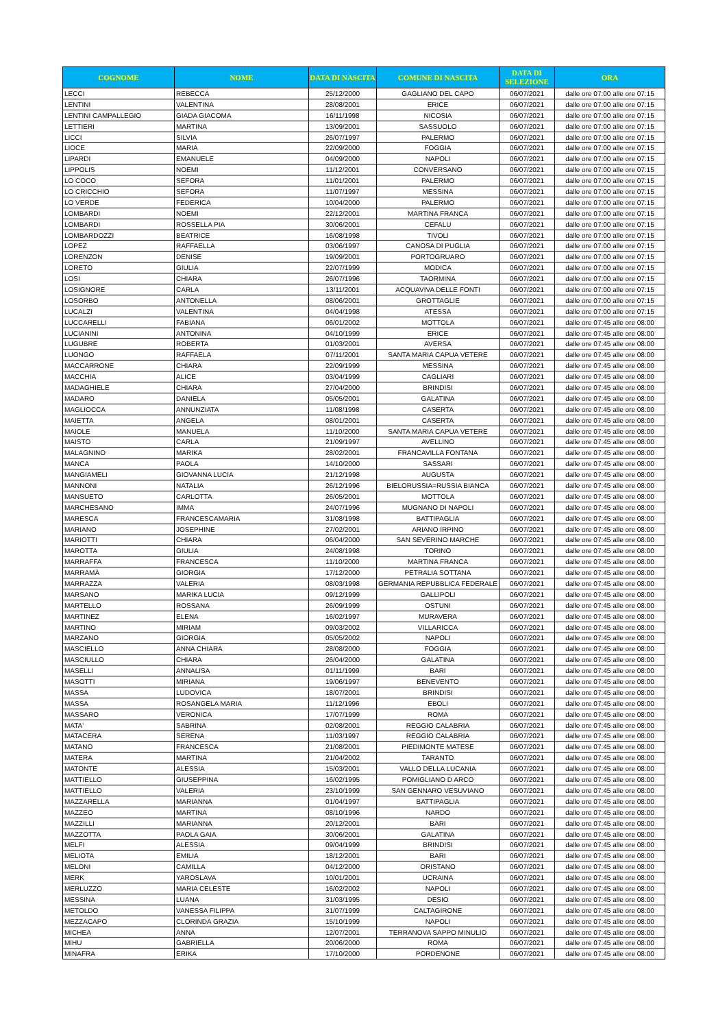| COGNOME | NOME | DATA DI NASCITA | COMUNE DI NASCITA | DATA DI SELEZIONE | ORA |
| --- | --- | --- | --- | --- | --- |
| LECCI | REBECCA | 25/12/2000 | GAGLIANO DEL CAPO | 06/07/2021 | dalle ore 07:00 alle ore 07:15 |
| LENTINI | VALENTINA | 28/08/2001 | ERICE | 06/07/2021 | dalle ore 07:00 alle ore 07:15 |
| LENTINI CAMPALLEGIO | GIADA GIACOMA | 16/11/1998 | NICOSIA | 06/07/2021 | dalle ore 07:00 alle ore 07:15 |
| LETTIERI | MARTINA | 13/09/2001 | SASSUOLO | 06/07/2021 | dalle ore 07:00 alle ore 07:15 |
| LICCI | SILVIA | 26/07/1997 | PALERMO | 06/07/2021 | dalle ore 07:00 alle ore 07:15 |
| LIOCE | MARIA | 22/09/2000 | FOGGIA | 06/07/2021 | dalle ore 07:00 alle ore 07:15 |
| LIPARDI | EMANUELE | 04/09/2000 | NAPOLI | 06/07/2021 | dalle ore 07:00 alle ore 07:15 |
| LIPPOLIS | NOEMI | 11/12/2001 | CONVERSANO | 06/07/2021 | dalle ore 07:00 alle ore 07:15 |
| LO COCO | SEFORA | 11/01/2001 | PALERMO | 06/07/2021 | dalle ore 07:00 alle ore 07:15 |
| LO CRICCHIO | SEFORA | 11/07/1997 | MESSINA | 06/07/2021 | dalle ore 07:00 alle ore 07:15 |
| LO VERDE | FEDERICA | 10/04/2000 | PALERMO | 06/07/2021 | dalle ore 07:00 alle ore 07:15 |
| LOMBARDI | NOEMI | 22/12/2001 | MARTINA FRANCA | 06/07/2021 | dalle ore 07:00 alle ore 07:15 |
| LOMBARDI | ROSSELLA PIA | 30/06/2001 | CEFALU | 06/07/2021 | dalle ore 07:00 alle ore 07:15 |
| LOMBARDOZZI | BEATRICE | 16/08/1998 | TIVOLI | 06/07/2021 | dalle ore 07:00 alle ore 07:15 |
| LOPEZ | RAFFAELLA | 03/06/1997 | CANOSA DI PUGLIA | 06/07/2021 | dalle ore 07:00 alle ore 07:15 |
| LORENZON | DENISE | 19/09/2001 | PORTOGRUARO | 06/07/2021 | dalle ore 07:00 alle ore 07:15 |
| LORETO | GIULIA | 22/07/1999 | MODICA | 06/07/2021 | dalle ore 07:00 alle ore 07:15 |
| LOSI | CHIARA | 26/07/1996 | TAORMINA | 06/07/2021 | dalle ore 07:00 alle ore 07:15 |
| LOSIGNORE | CARLA | 13/11/2001 | ACQUAVIVA DELLE FONTI | 06/07/2021 | dalle ore 07:00 alle ore 07:15 |
| LOSORBO | ANTONELLA | 08/06/2001 | GROTTAGLIE | 06/07/2021 | dalle ore 07:00 alle ore 07:15 |
| LUCALZI | VALENTINA | 04/04/1998 | ATESSA | 06/07/2021 | dalle ore 07:00 alle ore 07:15 |
| LUCCARELLI | FABIANA | 06/01/2002 | MOTTOLA | 06/07/2021 | dalle ore 07:45 alle ore 08:00 |
| LUCIANINI | ANTONINA | 04/10/1999 | ERICE | 06/07/2021 | dalle ore 07:45 alle ore 08:00 |
| LUGUBRE | ROBERTA | 01/03/2001 | AVERSA | 06/07/2021 | dalle ore 07:45 alle ore 08:00 |
| LUONGO | RAFFAELA | 07/11/2001 | SANTA MARIA CAPUA VETERE | 06/07/2021 | dalle ore 07:45 alle ore 08:00 |
| MACCARRONE | CHIARA | 22/09/1999 | MESSINA | 06/07/2021 | dalle ore 07:45 alle ore 08:00 |
| MACCHIA | ALICE | 03/04/1999 | CAGLIARI | 06/07/2021 | dalle ore 07:45 alle ore 08:00 |
| MADAGHIELE | CHIARA | 27/04/2000 | BRINDISI | 06/07/2021 | dalle ore 07:45 alle ore 08:00 |
| MADARO | DANIELA | 05/05/2001 | GALATINA | 06/07/2021 | dalle ore 07:45 alle ore 08:00 |
| MAGLIOCCA | ANNUNZIATA | 11/08/1998 | CASERTA | 06/07/2021 | dalle ore 07:45 alle ore 08:00 |
| MAIETTA | ANGELA | 08/01/2001 | CASERTA | 06/07/2021 | dalle ore 07:45 alle ore 08:00 |
| MAIOLE | MANUELA | 11/10/2000 | SANTA MARIA CAPUA VETERE | 06/07/2021 | dalle ore 07:45 alle ore 08:00 |
| MAISTO | CARLA | 21/09/1997 | AVELLINO | 06/07/2021 | dalle ore 07:45 alle ore 08:00 |
| MALAGNINO | MARIKA | 28/02/2001 | FRANCAVILLA FONTANA | 06/07/2021 | dalle ore 07:45 alle ore 08:00 |
| MANCA | PAOLA | 14/10/2000 | SASSARI | 06/07/2021 | dalle ore 07:45 alle ore 08:00 |
| MANGIAMELI | GIOVANNA LUCIA | 21/12/1998 | AUGUSTA | 06/07/2021 | dalle ore 07:45 alle ore 08:00 |
| MANNONI | NATALIA | 26/12/1996 | BIELORUSSIA=RUSSIA BIANCA | 06/07/2021 | dalle ore 07:45 alle ore 08:00 |
| MANSUETO | CARLOTTA | 26/05/2001 | MOTTOLA | 06/07/2021 | dalle ore 07:45 alle ore 08:00 |
| MARCHESANO | IMMA | 24/07/1996 | MUGNANO DI NAPOLI | 06/07/2021 | dalle ore 07:45 alle ore 08:00 |
| MARESCA | FRANCESCAMARIA | 31/08/1998 | BATTIPAGLIA | 06/07/2021 | dalle ore 07:45 alle ore 08:00 |
| MARIANO | JOSEPHINE | 27/02/2001 | ARIANO IRPINO | 06/07/2021 | dalle ore 07:45 alle ore 08:00 |
| MARIOTTI | CHIARA | 06/04/2000 | SAN SEVERINO MARCHE | 06/07/2021 | dalle ore 07:45 alle ore 08:00 |
| MAROTTA | GIULIA | 24/08/1998 | TORINO | 06/07/2021 | dalle ore 07:45 alle ore 08:00 |
| MARRAFFA | FRANCESCA | 11/10/2000 | MARTINA FRANCA | 06/07/2021 | dalle ore 07:45 alle ore 08:00 |
| MARRAMÀ | GIORGIA | 17/12/2000 | PETRALIA SOTTANA | 06/07/2021 | dalle ore 07:45 alle ore 08:00 |
| MARRAZZA | VALERIA | 08/03/1998 | GERMANIA REPUBBLICA FEDERALE | 06/07/2021 | dalle ore 07:45 alle ore 08:00 |
| MARSANO | MARIKA LUCIA | 09/12/1999 | GALLIPOLI | 06/07/2021 | dalle ore 07:45 alle ore 08:00 |
| MARTELLO | ROSSANA | 26/09/1999 | OSTUNI | 06/07/2021 | dalle ore 07:45 alle ore 08:00 |
| MARTINEZ | ELENA | 16/02/1997 | MURAVERA | 06/07/2021 | dalle ore 07:45 alle ore 08:00 |
| MARTINO | MIRIAM | 09/03/2002 | VILLARICCA | 06/07/2021 | dalle ore 07:45 alle ore 08:00 |
| MARZANO | GIORGIA | 05/05/2002 | NAPOLI | 06/07/2021 | dalle ore 07:45 alle ore 08:00 |
| MASCIELLO | ANNA CHIARA | 28/08/2000 | FOGGIA | 06/07/2021 | dalle ore 07:45 alle ore 08:00 |
| MASCIULLO | CHIARA | 26/04/2000 | GALATINA | 06/07/2021 | dalle ore 07:45 alle ore 08:00 |
| MASELLI | ANNALISA | 01/11/1999 | BARI | 06/07/2021 | dalle ore 07:45 alle ore 08:00 |
| MASOTTI | MIRIANA | 19/06/1997 | BENEVENTO | 06/07/2021 | dalle ore 07:45 alle ore 08:00 |
| MASSA | LUDOVICA | 18/07/2001 | BRINDISI | 06/07/2021 | dalle ore 07:45 alle ore 08:00 |
| MASSA | ROSANGELA MARIA | 11/12/1996 | EBOLI | 06/07/2021 | dalle ore 07:45 alle ore 08:00 |
| MASSARO | VERONICA | 17/07/1999 | ROMA | 06/07/2021 | dalle ore 07:45 alle ore 08:00 |
| MATA' | SABRINA | 02/08/2001 | REGGIO CALABRIA | 06/07/2021 | dalle ore 07:45 alle ore 08:00 |
| MATACERA | SERENA | 11/03/1997 | REGGIO CALABRIA | 06/07/2021 | dalle ore 07:45 alle ore 08:00 |
| MATANO | FRANCESCA | 21/08/2001 | PIEDIMONTE MATESE | 06/07/2021 | dalle ore 07:45 alle ore 08:00 |
| MATERA | MARTINA | 21/04/2002 | TARANTO | 06/07/2021 | dalle ore 07:45 alle ore 08:00 |
| MATONTE | ALESSIA | 15/03/2001 | VALLO DELLA LUCANIA | 06/07/2021 | dalle ore 07:45 alle ore 08:00 |
| MATTIELLO | GIUSEPPINA | 16/02/1995 | POMIGLIANO D ARCO | 06/07/2021 | dalle ore 07:45 alle ore 08:00 |
| MATTIELLO | VALERIA | 23/10/1999 | SAN GENNARO VESUVIANO | 06/07/2021 | dalle ore 07:45 alle ore 08:00 |
| MAZZARELLA | MARIANNA | 01/04/1997 | BATTIPAGLIA | 06/07/2021 | dalle ore 07:45 alle ore 08:00 |
| MAZZEO | MARTINA | 08/10/1996 | NARDO | 06/07/2021 | dalle ore 07:45 alle ore 08:00 |
| MAZZILLI | MARIANNA | 20/12/2001 | BARI | 06/07/2021 | dalle ore 07:45 alle ore 08:00 |
| MAZZOTTA | PAOLA GAIA | 30/06/2001 | GALATINA | 06/07/2021 | dalle ore 07:45 alle ore 08:00 |
| MELFI | ALESSIA | 09/04/1999 | BRINDISI | 06/07/2021 | dalle ore 07:45 alle ore 08:00 |
| MELIOTA | EMILIA | 18/12/2001 | BARI | 06/07/2021 | dalle ore 07:45 alle ore 08:00 |
| MELONI | CAMILLA | 04/12/2000 | ORISTANO | 06/07/2021 | dalle ore 07:45 alle ore 08:00 |
| MERK | YAROSLAVA | 10/01/2001 | UCRAINA | 06/07/2021 | dalle ore 07:45 alle ore 08:00 |
| MERLUZZO | MARIA CELESTE | 16/02/2002 | NAPOLI | 06/07/2021 | dalle ore 07:45 alle ore 08:00 |
| MESSINA | LUANA | 31/03/1995 | DESIO | 06/07/2021 | dalle ore 07:45 alle ore 08:00 |
| METOLDO | VANESSA FILIPPA | 31/07/1999 | CALTAGIRONE | 06/07/2021 | dalle ore 07:45 alle ore 08:00 |
| MEZZACAPO | CLORINDA GRAZIA | 15/10/1999 | NAPOLI | 06/07/2021 | dalle ore 07:45 alle ore 08:00 |
| MICHEA | ANNA | 12/07/2001 | TERRANOVA SAPPO MINULIO | 06/07/2021 | dalle ore 07:45 alle ore 08:00 |
| MIHU | GABRIELLA | 20/06/2000 | ROMA | 06/07/2021 | dalle ore 07:45 alle ore 08:00 |
| MINAFRA | ERIKA | 17/10/2000 | PORDENONE | 06/07/2021 | dalle ore 07:45 alle ore 08:00 |